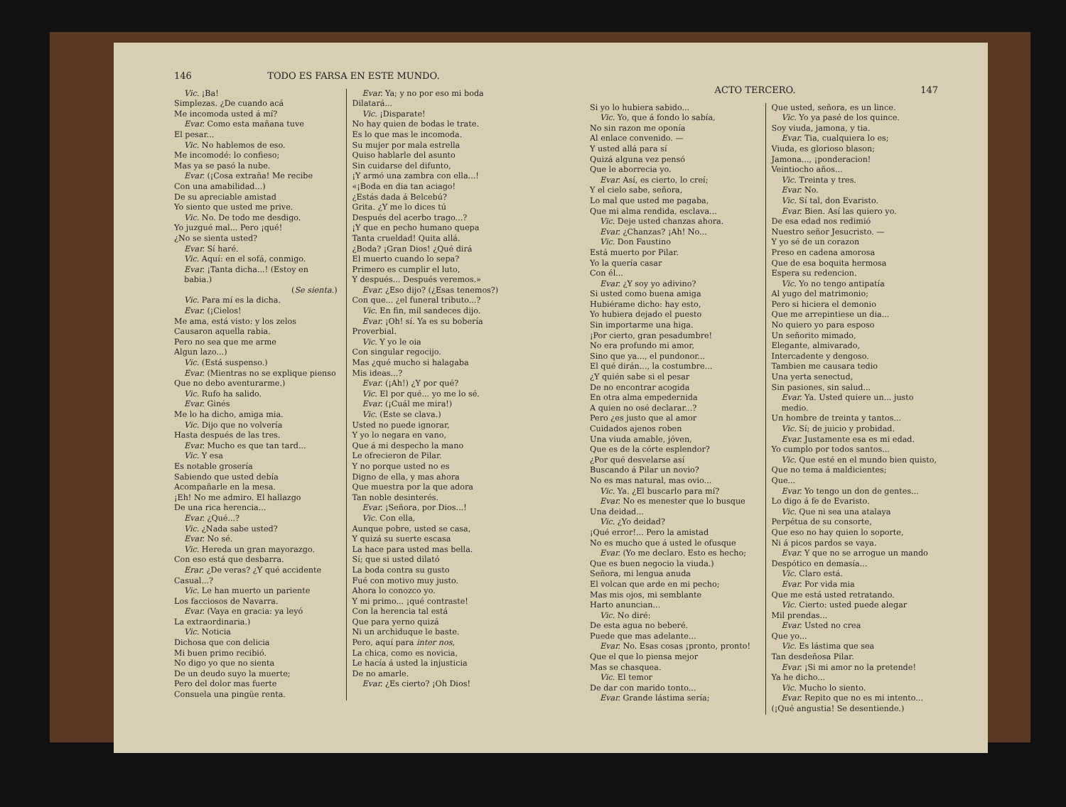146 TODO ES FARSA EN ESTE MUNDO.
Vic. ¡Ba!
Simplezas. ¿De cuando acá
Me incomoda usted á mí?
Evar. Como esta mañana tuve
El pesar...
Vic. No hablemos de eso.
Me incomodé: lo confieso;
Mas ya se pasó la nube.
Evar. (¡Cosa extraña! Me recibe
Con una amabilidad...)
De su apreciable amistad
Yo siento que usted me prive.
Vic. No. De todo me desdigo.
Yo juzgué mal... Pero ¡qué!
¿No se sienta usted?
Evar. Sí haré.
Vic. Aquí: en el sofá, conmigo.
Evar. ¡Tanta dicha...! (Estoy en babia.)
(Se sienta.)
Vic. Para mí es la dicha.
Evar. (¡Cielos!
Me ama, está visto: y los zelos
Causaron aquella rabia.
Pero no sea que me arme
Algun lazo...)
Vic. (Está suspenso.)
Evar. (Mientras no se explique pienso
Que no debo aventurarme.)
Vic. Rufo ha salido.
Evar. Ginés
Me lo ha dicho, amiga mia.
Vic. Dijo que no volvería
Hasta después de las tres.
Evar. Mucho es que tan tard...
Vic. Y esa
Es notable grosería
Sabiendo que usted debía
Acompañarle en la mesa.
¡Eh! No me admiro. El hallazgo
De una rica herencia...
Evar. ¿Qué...?
Vic. ¿Nada sabe usted?
Evar. No sé.
Vic. Hereda un gran mayorazgo.
Con eso está que desbarra.
Erar. ¿De veras? ¿Y qué accidente
Casual...?
Vic. Le han muerto un pariente
Los facciosos de Navarra.
Evar. (Vaya en gracia: ya leyó
La extraordinaria.)
Vic. Noticia
Dichosa que con delicia
Mi buen primo recibió.
No digo yo que no sienta
De un deudo suyo la muerte;
Pero del dolor mas fuerte
Consuela una pingüe renta.
Evar. Ya; y no por eso mi boda
Dilatará...
Vic. ¡Disparate!
No hay quien de bodas le trate.
Es lo que mas le incomoda.
Su mujer por mala estrella
Quiso hablarle del asunto
Sin cuidarse del difunto,
¡Y armó una zambra con ella...!
«¡Boda en dia tan aciago!
¿Estás dada á Belcebú?
Grita. ¿Y me lo dices tú
Después del acerbo trago...?
¡Y que en pecho humano quepa
Tanta crueldad! Quita allá.
¿Boda? ¡Gran Dios! ¿Qué dirá
El muerto cuando lo sepa?
Primero es cumplir el luto,
Y después... Después veremos.»
Evar. ¿Eso dijo? (¿Esas tenemos?)
Con que... ¿el funeral tributo...?
Vic. En fin, mil sandeces dijo.
Evar. ¡Oh! sí. Ya es su bobería
Proverbial.
Vic. Y yo le oia
Con singular regocijo.
Mas ¿qué mucho si halagaba
Mis ideas...?
Evar. (¡Ah!) ¿Y por qué?
Vic. El por qué... yo me lo sé.
Evar. (¡Cuál me mira!)
Vic. (Este se clava.)
Usted no puede ignorar,
Y yo lo negara en vano,
Que á mi despecho la mano
Le ofrecieron de Pilar.
Y no porque usted no es
Digno de ella, y mas ahora
Que muestra por la que adora
Tan noble desinterés.
Evar. ¡Señora, por Dios...!
Vic. Con ella,
Aunque pobre, usted se casa,
Y quizá su suerte escasa
La hace para usted mas bella.
Sí; que si usted dilató
La boda contra su gusto
Fué con motivo muy justo.
Ahora lo conozco yo.
Y mi primo... ¡qué contraste!
Con la herencia tal está
Que para yerno quizá
Ni un archiduque le baste.
Pero, aquí para inter nos,
La chica, como es novicia,
Le hacía á usted la injusticia
De no amarle.
Evar. ¿Es cierto? ¡Oh Dios!
ACTO TERCERO. 147
Si yo lo hubiera sabido...
Vic. Yo, que á fondo lo sabía,
No sin razon me oponía
Al enlace convenido. —
Y usted allá para sí
Quizá alguna vez pensó
Que le aborrecia yo.
Evar. Así, es cierto, lo creí;
Y el cielo sabe, señora,
Lo mal que usted me pagaba,
Que mi alma rendida, esclava...
Vic. Deje usted chanzas ahora.
Evar. ¿Chanzas? ¡Ah! No...
Vic. Don Faustino
Está muerto por Pilar.
Yo la quería casar
Con él...
Evar. ¿Y soy yo adivino?
Si usted como buena amiga
Hubiérame dicho: hay esto,
Yo hubiera dejado el puesto
Sin importarme una higa.
¡Por cierto, gran pesadumbre!
No era profundo mi amor,
Sino que ya..., el pundonor...
El qué dirán..., la costumbre...
¿Y quién sabe si el pesar
De no encontrar acogida
En otra alma empedernida
A quien no osé declarar...?
Pero ¿es justo que al amor
Cuidados ajenos roben
Una viuda amable, jóven,
Que es de la córte esplendor?
¿Por qué desvelarse así
Buscando á Pilar un novio?
No es mas natural, mas ovio...
Vic. Ya. ¿El buscarlo para mí?
Evar. No es menester que lo busque
Una deidad...
Vic. ¿Yo deidad?
¡Qué error!... Pero la amistad
No es mucho que á usted le ofusque
Evar. (Yo me declaro. Esto es hecho;
Que es buen negocio la viuda.)
Señora, mi lengua anuda
El volcan que arde en mi pecho;
Mas mis ojos, mi semblante
Harto anuncian...
Vic. No diré:
De esta agua no beberé.
Puede que mas adelante...
Evar. No. Esas cosas ¡pronto, pronto!
Que el que lo piensa mejor
Mas se chasquea.
Vic. El temor
De dar con marido tonto...
Evar. Grande lástima sería;
Que usted, señora, es un lince.
Vic. Yo ya pasé de los quince.
Soy viuda, jamona, y tia.
Evar. Tia, cualquiera lo es;
Viuda, es glorioso blason;
Jamona..., ¡ponderacion!
Veintiocho años...
Vic. Treinta y tres.
Evar. No.
Vic. Sí tal, don Evaristo.
Evar. Bien. Así las quiero yo.
De esa edad nos redimió
Nuestro señor Jesucristo. —
Y yo sé de un corazon
Preso en cadena amorosa
Que de esa boquita hermosa
Espera su redencion.
Vic. Yo no tengo antipatía
Al yugo del matrimonio;
Pero si hiciera el demonio
Que me arrepintiese un dia...
No quiero yo para esposo
Un señorito mimado,
Elegante, almivarado,
Intercadente y dengoso.
Tambien me causara tedio
Una yerta senectud,
Sin pasiones, sin salud...
Evar. Ya. Usted quiere un... justo medio.
Un hombre de treinta y tantos...
Vic. Sí; de juicio y probidad.
Evar. Justamente esa es mi edad.
Yo cumplo por todos santos...
Vic. Que esté en el mundo bien quisto,
Que no tema á maldicientes;
Que...
Evar. Yo tengo un don de gentes...
Lo digo á fe de Evaristo.
Vic. Que ni sea una atalaya
Perpétua de su consorte,
Que eso no hay quien lo soporte,
Ni á picos pardos se vaya.
Evar. Y que no se arrogue un mando
Despótico en demasía...
Vic. Claro está.
Evar. Por vida mia
Que me está usted retratando.
Vic. Cierto: usted puede alegar
Mil prendas...
Evar. Usted no crea
Que yo...
Vic. Es lástima que sea
Tan desdeñosa Pilar.
Evar. ¡Si mi amor no la pretende!
Ya he dicho...
Vic. Mucho lo siento.
Evar. Repito que no es mi intento...
(¡Qué angustia! Se desentiende.)